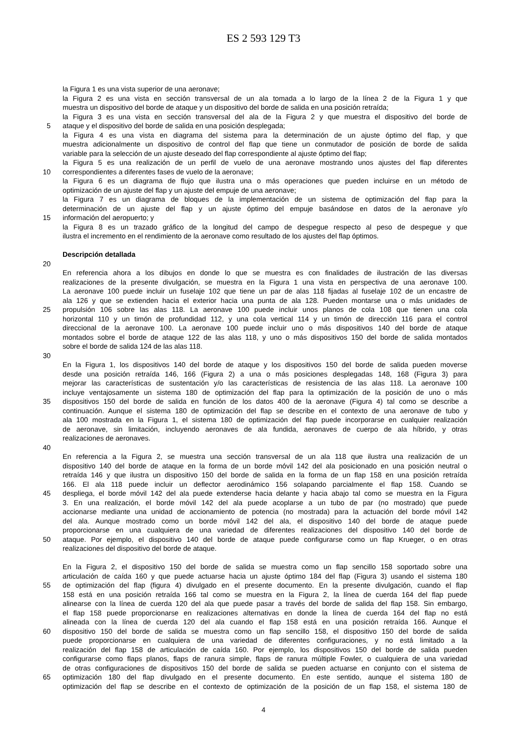ES 2 593 129 T3
la Figura 1 es una vista superior de una aeronave;
la Figura 2 es una vista en sección transversal de un ala tomada a lo largo de la línea 2 de la Figura 1 y que
muestra un dispositivo del borde de ataque y un dispositivo del borde de salida en una posición retraída;
la Figura 3 es una vista en sección transversal del ala de la Figura 2 y que muestra el dispositivo del borde de
5 ataque y el dispositivo del borde de salida en una posición desplegada;
la Figura 4 es una vista en diagrama del sistema para la determinación de un ajuste óptimo del flap, y que
muestra adicionalmente un dispositivo de control del flap que tiene un conmutador de posición de borde de salida
variable para la selección de un ajuste deseado del flap correspondiente al ajuste óptimo del flap;
la Figura 5 es una realización de un perfil de vuelo de una aeronave mostrando unos ajustes del flap diferentes
10 correspondientes a diferentes fases de vuelo de la aeronave;
la Figura 6 es un diagrama de flujo que ilustra una o más operaciones que pueden incluirse en un método de
optimización de un ajuste del flap y un ajuste del empuje de una aeronave;
la Figura 7 es un diagrama de bloques de la implementación de un sistema de optimización del flap para la
determinación de un ajuste del flap y un ajuste óptimo del empuje basándose en datos de la aeronave y/o
15 información del aeropuerto; y
la Figura 8 es un trazado gráfico de la longitud del campo de despegue respecto al peso de despegue y que
ilustra el incremento en el rendimiento de la aeronave como resultado de los ajustes del flap óptimos.
Descripción detallada
20
En referencia ahora a los dibujos en donde lo que se muestra es con finalidades de ilustración de las diversas
realizaciones de la presente divulgación, se muestra en la Figura 1 una vista en perspectiva de una aeronave 100.
La aeronave 100 puede incluir un fuselaje 102 que tiene un par de alas 118 fijadas al fuselaje 102 de un encastre de
ala 126 y que se extienden hacia el exterior hacia una punta de ala 128. Pueden montarse una o más unidades de
25 propulsión 106 sobre las alas 118. La aeronave 100 puede incluir unos planos de cola 108 que tienen una cola
horizontal 110 y un timón de profundidad 112, y una cola vertical 114 y un timón de dirección 116 para el control
direccional de la aeronave 100. La aeronave 100 puede incluir uno o más dispositivos 140 del borde de ataque
montados sobre el borde de ataque 122 de las alas 118, y uno o más dispositivos 150 del borde de salida montados
sobre el borde de salida 124 de las alas 118.
30
En la Figura 1, los dispositivos 140 del borde de ataque y los dispositivos 150 del borde de salida pueden moverse
desde una posición retraída 146, 166 (Figura 2) a una o más posiciones desplegadas 148, 168 (Figura 3) para
mejorar las características de sustentación y/o las características de resistencia de las alas 118. La aeronave 100
incluye ventajosamente un sistema 180 de optimización del flap para la optimización de la posición de uno o más
35 dispositivos 150 del borde de salida en función de los datos 400 de la aeronave (Figura 4) tal como se describe a
continuación. Aunque el sistema 180 de optimización del flap se describe en el contexto de una aeronave de tubo y
ala 100 mostrada en la Figura 1, el sistema 180 de optimización del flap puede incorporarse en cualquier realización
de aeronave, sin limitación, incluyendo aeronaves de ala fundida, aeronaves de cuerpo de ala híbrido, y otras
realizaciones de aeronaves.
40
En referencia a la Figura 2, se muestra una sección transversal de un ala 118 que ilustra una realización de un
dispositivo 140 del borde de ataque en la forma de un borde móvil 142 del ala posicionado en una posición neutral o
retraída 146 y que ilustra un dispositivo 150 del borde de salida en la forma de un flap 158 en una posición retraída
166. El ala 118 puede incluir un deflector aerodinámico 156 solapando parcialmente el flap 158. Cuando se
45 despliega, el borde móvil 142 del ala puede extenderse hacia delante y hacia abajo tal como se muestra en la Figura
3. En una realización, el borde móvil 142 del ala puede acoplarse a un tubo de par (no mostrado) que puede
accionarse mediante una unidad de accionamiento de potencia (no mostrada) para la actuación del borde móvil 142
del ala. Aunque mostrado como un borde móvil 142 del ala, el dispositivo 140 del borde de ataque puede
proporcionarse en una cualquiera de una variedad de diferentes realizaciones del dispositivo 140 del borde de
50 ataque. Por ejemplo, el dispositivo 140 del borde de ataque puede configurarse como un flap Krueger, o en otras
realizaciones del dispositivo del borde de ataque.
En la Figura 2, el dispositivo 150 del borde de salida se muestra como un flap sencillo 158 soportado sobre una
articulación de caída 160 y que puede actuarse hacia un ajuste óptimo 184 del flap (Figura 3) usando el sistema 180
55 de optimización del flap (figura 4) divulgado en el presente documento. En la presente divulgación, cuando el flap
158 está en una posición retraída 166 tal como se muestra en la Figura 2, la línea de cuerda 164 del flap puede
alinearse con la línea de cuerda 120 del ala que puede pasar a través del borde de salida del flap 158. Sin embargo,
el flap 158 puede proporcionarse en realizaciones alternativas en donde la línea de cuerda 164 del flap no está
alineada con la línea de cuerda 120 del ala cuando el flap 158 está en una posición retraída 166. Aunque el
60 dispositivo 150 del borde de salida se muestra como un flap sencillo 158, el dispositivo 150 del borde de salida
puede proporcionarse en cualquiera de una variedad de diferentes configuraciones, y no está limitado a la
realización del flap 158 de articulación de caída 160. Por ejemplo, los dispositivos 150 del borde de salida pueden
configurarse como flaps planos, flaps de ranura simple, flaps de ranura múltiple Fowler, o cualquiera de una variedad
de otras configuraciones de dispositivos 150 del borde de salida se pueden actuarse en conjunto con el sistema de
65 optimización 180 del flap divulgado en el presente documento. En este sentido, aunque el sistema 180 de
optimización del flap se describe en el contexto de optimización de la posición de un flap 158, el sistema 180 de
4